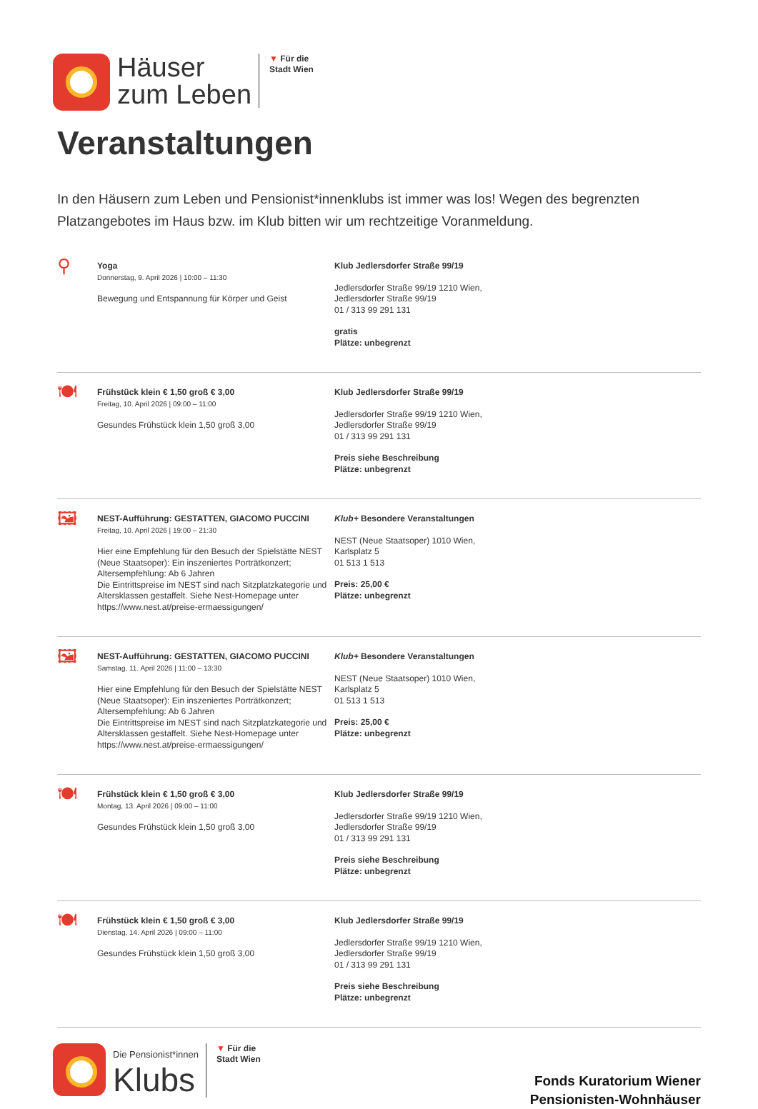Häuser
zum Leben
▼ Für die
Stadt Wien
Veranstaltungen
In den Häusern zum Leben und Pensionist*innenklubs ist immer was los! Wegen des begrenzten Platzangebotes im Haus bzw. im Klub bitten wir um rechtzeitige Voranmeldung.
⚲
Yoga
Donnerstag, 9. April 2026 | 10:00 – 11:30
Bewegung und Entspannung für Körper und Geist
Klub Jedlersdorfer Straße 99/19
Jedlersdorfer Straße 99/19 1210 Wien,
Jedlersdorfer Straße 99/19
01 / 313 99 291 131
gratis
Plätze: unbegrenzt
🍽
Frühstück klein € 1,50 groß € 3,00
Freitag, 10. April 2026 | 09:00 – 11:00
Gesundes Frühstück klein 1,50 groß 3,00
Klub Jedlersdorfer Straße 99/19
Jedlersdorfer Straße 99/19 1210 Wien,
Jedlersdorfer Straße 99/19
01 / 313 99 291 131
Preis siehe Beschreibung
Plätze: unbegrenzt
🖼
NEST-Aufführung: GESTATTEN, GIACOMO PUCCINI
Freitag, 10. April 2026 | 19:00 – 21:30
Hier eine Empfehlung für den Besuch der Spielstätte NEST (Neue Staatsoper): Ein inszeniertes Porträtkonzert; Altersempfehlung: Ab 6 Jahren
Die Eintrittspreise im NEST sind nach Sitzplatzkategorie und Altersklassen gestaffelt. Siehe Nest-Homepage unter https://www.nest.at/preise-ermaessigungen/
Klub+ Besondere Veranstaltungen
NEST (Neue Staatsoper) 1010 Wien,
Karlsplatz 5
01 513 1 513
Preis: 25,00 €
Plätze: unbegrenzt
🖼
NEST-Aufführung: GESTATTEN, GIACOMO PUCCINI
Samstag, 11. April 2026 | 11:00 – 13:30
Hier eine Empfehlung für den Besuch der Spielstätte NEST (Neue Staatsoper): Ein inszeniertes Porträtkonzert; Altersempfehlung: Ab 6 Jahren
Die Eintrittspreise im NEST sind nach Sitzplatzkategorie und Altersklassen gestaffelt. Siehe Nest-Homepage unter https://www.nest.at/preise-ermaessigungen/
Klub+ Besondere Veranstaltungen
NEST (Neue Staatsoper) 1010 Wien,
Karlsplatz 5
01 513 1 513
Preis: 25,00 €
Plätze: unbegrenzt
🍽
Frühstück klein € 1,50 groß € 3,00
Montag, 13. April 2026 | 09:00 – 11:00
Gesundes Frühstück klein 1,50 groß 3,00
Klub Jedlersdorfer Straße 99/19
Jedlersdorfer Straße 99/19 1210 Wien,
Jedlersdorfer Straße 99/19
01 / 313 99 291 131
Preis siehe Beschreibung
Plätze: unbegrenzt
🍽
Frühstück klein € 1,50 groß € 3,00
Dienstag, 14. April 2026 | 09:00 – 11:00
Gesundes Frühstück klein 1,50 groß 3,00
Klub Jedlersdorfer Straße 99/19
Jedlersdorfer Straße 99/19 1210 Wien,
Jedlersdorfer Straße 99/19
01 / 313 99 291 131
Preis siehe Beschreibung
Plätze: unbegrenzt
Die Pensionist*innen
Klubs
▼ Für die
Stadt Wien
Fonds Kuratorium Wiener
Pensionisten-Wohnhäuser